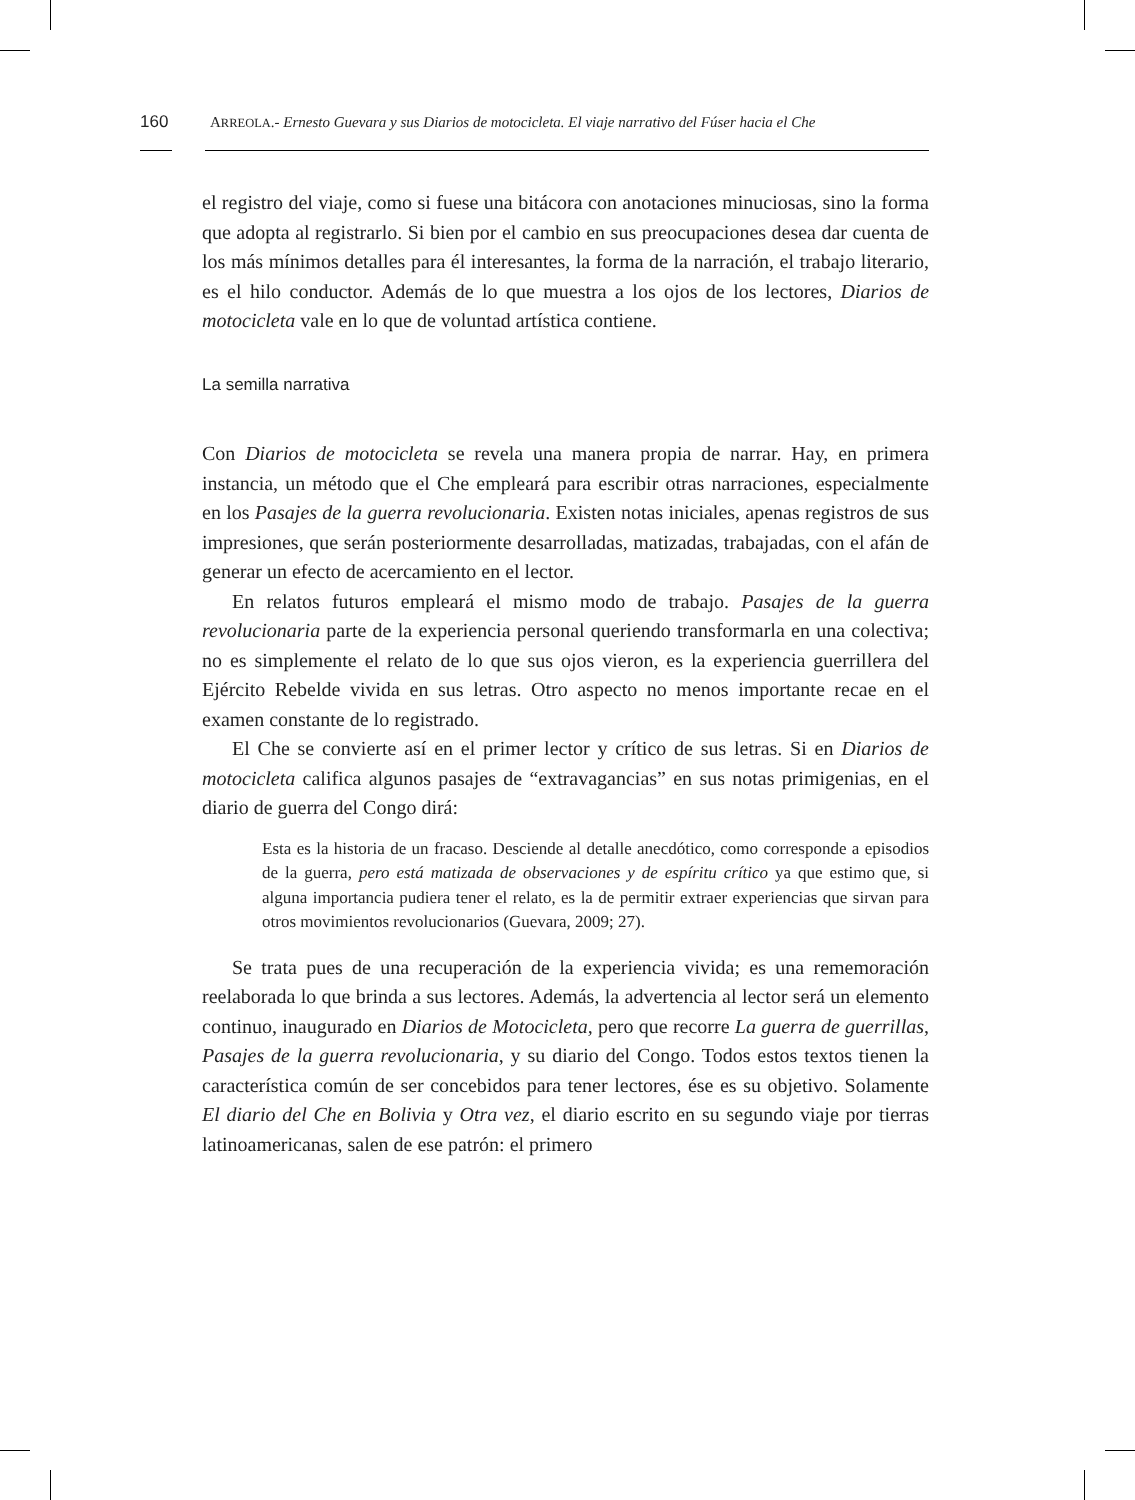160 ARREOLA.- Ernesto Guevara y sus Diarios de motocicleta. El viaje narrativo del Fúser hacia el Che
el registro del viaje, como si fuese una bitácora con anotaciones minuciosas, sino la forma que adopta al registrarlo. Si bien por el cambio en sus preocupaciones desea dar cuenta de los más mínimos detalles para él interesantes, la forma de la narración, el trabajo literario, es el hilo conductor. Además de lo que muestra a los ojos de los lectores, Diarios de motocicleta vale en lo que de voluntad artística contiene.
La semilla narrativa
Con Diarios de motocicleta se revela una manera propia de narrar. Hay, en primera instancia, un método que el Che empleará para escribir otras narraciones, especialmente en los Pasajes de la guerra revolucionaria. Existen notas iniciales, apenas registros de sus impresiones, que serán posteriormente desarrolladas, matizadas, trabajadas, con el afán de generar un efecto de acercamiento en el lector.
En relatos futuros empleará el mismo modo de trabajo. Pasajes de la guerra revolucionaria parte de la experiencia personal queriendo transformarla en una colectiva; no es simplemente el relato de lo que sus ojos vieron, es la experiencia guerrillera del Ejército Rebelde vivida en sus letras. Otro aspecto no menos importante recae en el examen constante de lo registrado.
El Che se convierte así en el primer lector y crítico de sus letras. Si en Diarios de motocicleta califica algunos pasajes de “extravagancias” en sus notas primigenias, en el diario de guerra del Congo dirá:
Esta es la historia de un fracaso. Desciende al detalle anecdótico, como corresponde a episodios de la guerra, pero está matizada de observaciones y de espíritu crítico ya que estimo que, si alguna importancia pudiera tener el relato, es la de permitir extraer experiencias que sirvan para otros movimientos revolucionarios (Guevara, 2009; 27).
Se trata pues de una recuperación de la experiencia vivida; es una rememoración reelaborada lo que brinda a sus lectores. Además, la advertencia al lector será un elemento continuo, inaugurado en Diarios de Motocicleta, pero que recorre La guerra de guerrillas, Pasajes de la guerra revolucionaria, y su diario del Congo. Todos estos textos tienen la característica común de ser concebidos para tener lectores, ése es su objetivo. Solamente El diario del Che en Bolivia y Otra vez, el diario escrito en su segundo viaje por tierras latinoamericanas, salen de ese patrón: el primero